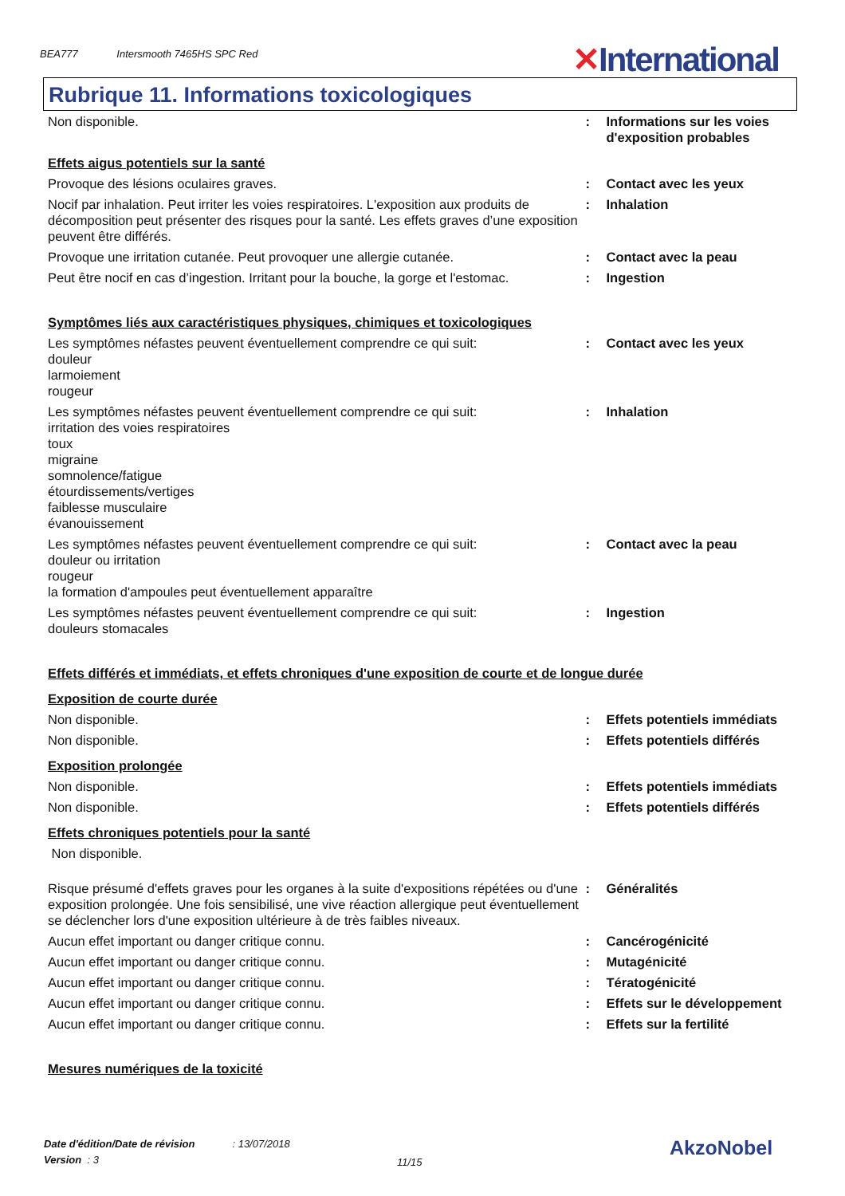BEA777 Intersmooth 7465HS SPC Red
✕International
Rubrique 11. Informations toxicologiques
Non disponible. : Informations sur les voies d'exposition probables
Effets aigus potentiels sur la santé
Provoque des lésions oculaires graves. : Contact avec les yeux
Nocif par inhalation. Peut irriter les voies respiratoires. L'exposition aux produits de décomposition peut présenter des risques pour la santé. Les effets graves d’une exposition peuvent être différés.
: Inhalation
Provoque une irritation cutanée. Peut provoquer une allergie cutanée.
: Contact avec la peau
Peut être nocif en cas d’ingestion. Irritant pour la bouche, la gorge et l'estomac.
: Ingestion
Symptômes liés aux caractéristiques physiques, chimiques et toxicologiques
Les symptômes néfastes peuvent éventuellement comprendre ce qui suit:
douleur
larmoiement
rougeur
: Contact avec les yeux
Les symptômes néfastes peuvent éventuellement comprendre ce qui suit:
irritation des voies respiratoires
toux
migraine
somnolence/fatigue
étourdissements/vertiges
faiblesse musculaire
évanouissement
: Inhalation
Les symptômes néfastes peuvent éventuellement comprendre ce qui suit:
douleur ou irritation
rougeur
la formation d'ampoules peut éventuellement apparaître
: Contact avec la peau
Les symptômes néfastes peuvent éventuellement comprendre ce qui suit:
douleurs stomacales
: Ingestion
Effets différés et immédiats, et effets chroniques d'une exposition de courte et de longue durée
Exposition de courte durée
Non disponible. : Effets potentiels immédiats
Non disponible. : Effets potentiels différés
Exposition prolongée
Non disponible. : Effets potentiels immédiats
Non disponible. : Effets potentiels différés
Effets chroniques potentiels pour la santé
Non disponible.
Risque présumé d'effets graves pour les organes à la suite d'expositions répétées ou d'une exposition prolongée. Une fois sensibilisé, une vive réaction allergique peut éventuellement se déclencher lors d'une exposition ultérieure à de très faibles niveaux.
: Généralités
Aucun effet important ou danger critique connu. : Cancérogénicité
Aucun effet important ou danger critique connu. : Mutagénicité
Aucun effet important ou danger critique connu. : Tératogénicité
Aucun effet important ou danger critique connu. : Effets sur le développement
Aucun effet important ou danger critique connu. : Effets sur la fertilité
Mesures numériques de la toxicité
Date d'édition/Date de révision : 13/07/2018
Version : 3
11/15
AkzoNobel